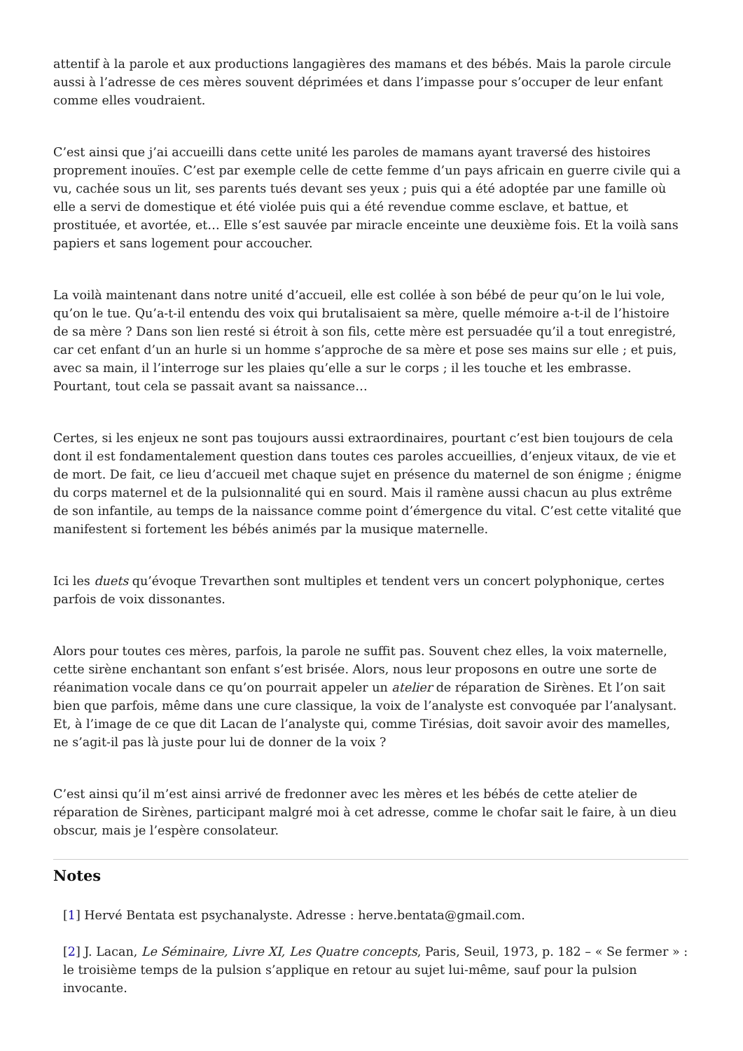attentif à la parole et aux productions langagières des mamans et des bébés. Mais la parole circule aussi à l’adresse de ces mères souvent déprimées et dans l’impasse pour s’occuper de leur enfant comme elles voudraient.
C’est ainsi que j’ai accueilli dans cette unité les paroles de mamans ayant traversé des histoires proprement inouïes. C’est par exemple celle de cette femme d’un pays africain en guerre civile qui a vu, cachée sous un lit, ses parents tués devant ses yeux ; puis qui a été adoptée par une famille où elle a servi de domestique et été violée puis qui a été revendue comme esclave, et battue, et prostituée, et avortée, et… Elle s’est sauvée par miracle enceinte une deuxième fois. Et la voilà sans papiers et sans logement pour accoucher.
La voilà maintenant dans notre unité d’accueil, elle est collée à son bébé de peur qu’on le lui vole, qu’on le tue. Qu’a-t-il entendu des voix qui brutalisaient sa mère, quelle mémoire a-t-il de l’histoire de sa mère ? Dans son lien resté si étroit à son fils, cette mère est persuadée qu’il a tout enregistré, car cet enfant d’un an hurle si un homme s’approche de sa mère et pose ses mains sur elle ; et puis, avec sa main, il l’interroge sur les plaies qu’elle a sur le corps ; il les touche et les embrasse. Pourtant, tout cela se passait avant sa naissance…
Certes, si les enjeux ne sont pas toujours aussi extraordinaires, pourtant c’est bien toujours de cela dont il est fondamentalement question dans toutes ces paroles accueillies, d’enjeux vitaux, de vie et de mort. De fait, ce lieu d’accueil met chaque sujet en présence du maternel de son énigme ; énigme du corps maternel et de la pulsionnalité qui en sourd. Mais il ramène aussi chacun au plus extrême de son infantile, au temps de la naissance comme point d’émergence du vital. C’est cette vitalité que manifestent si fortement les bébés animés par la musique maternelle.
Ici les duets qu’évoque Trevarthen sont multiples et tendent vers un concert polyphonique, certes parfois de voix dissonantes.
Alors pour toutes ces mères, parfois, la parole ne suffit pas. Souvent chez elles, la voix maternelle, cette sirène enchantant son enfant s’est brisée. Alors, nous leur proposons en outre une sorte de réanimation vocale dans ce qu’on pourrait appeler un atelier de réparation de Sirènes. Et l’on sait bien que parfois, même dans une cure classique, la voix de l’analyste est convoquée par l’analysant. Et, à l’image de ce que dit Lacan de l’analyste qui, comme Tirésias, doit savoir avoir des mamelles, ne s’agit-il pas là juste pour lui de donner de la voix ?
C’est ainsi qu’il m’est ainsi arrivé de fredonner avec les mères et les bébés de cette atelier de réparation de Sirènes, participant malgré moi à cet adresse, comme le chofar sait le faire, à un dieu obscur, mais je l’espère consolateur.
Notes
[1] Hervé Bentata est psychanalyste. Adresse : herve.bentata@gmail.com.
[2] J. Lacan, Le Séminaire, Livre XI, Les Quatre concepts, Paris, Seuil, 1973, p. 182 – « Se fermer » : le troisième temps de la pulsion s’applique en retour au sujet lui-même, sauf pour la pulsion invocante.